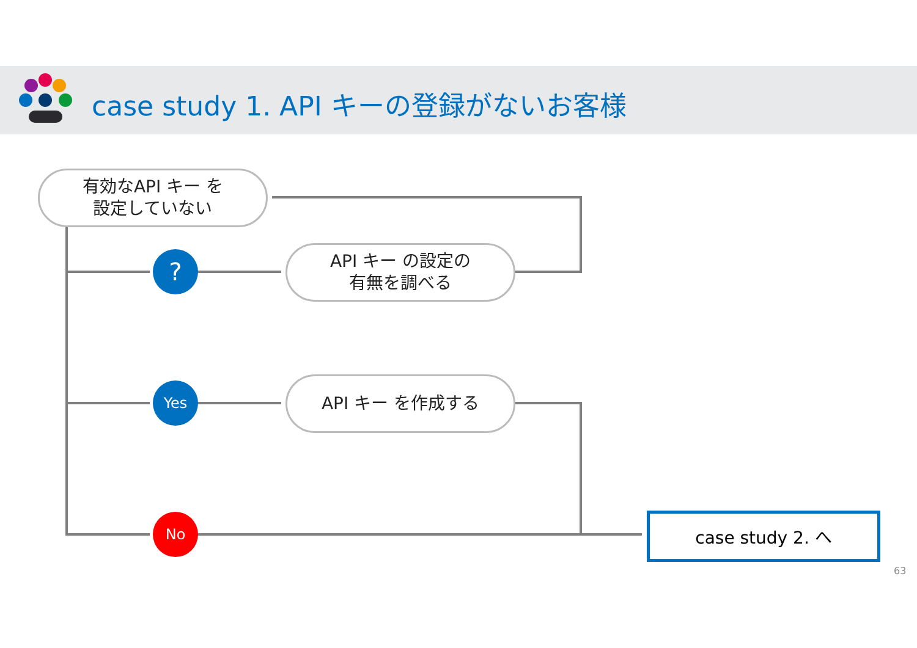case study 1. API キーの登録がないお客様
有効なAPI キー を
設定していない
API キー の設定の
有無を調べる
API キー を作成する
?
Yes
No case study 2. へ
63